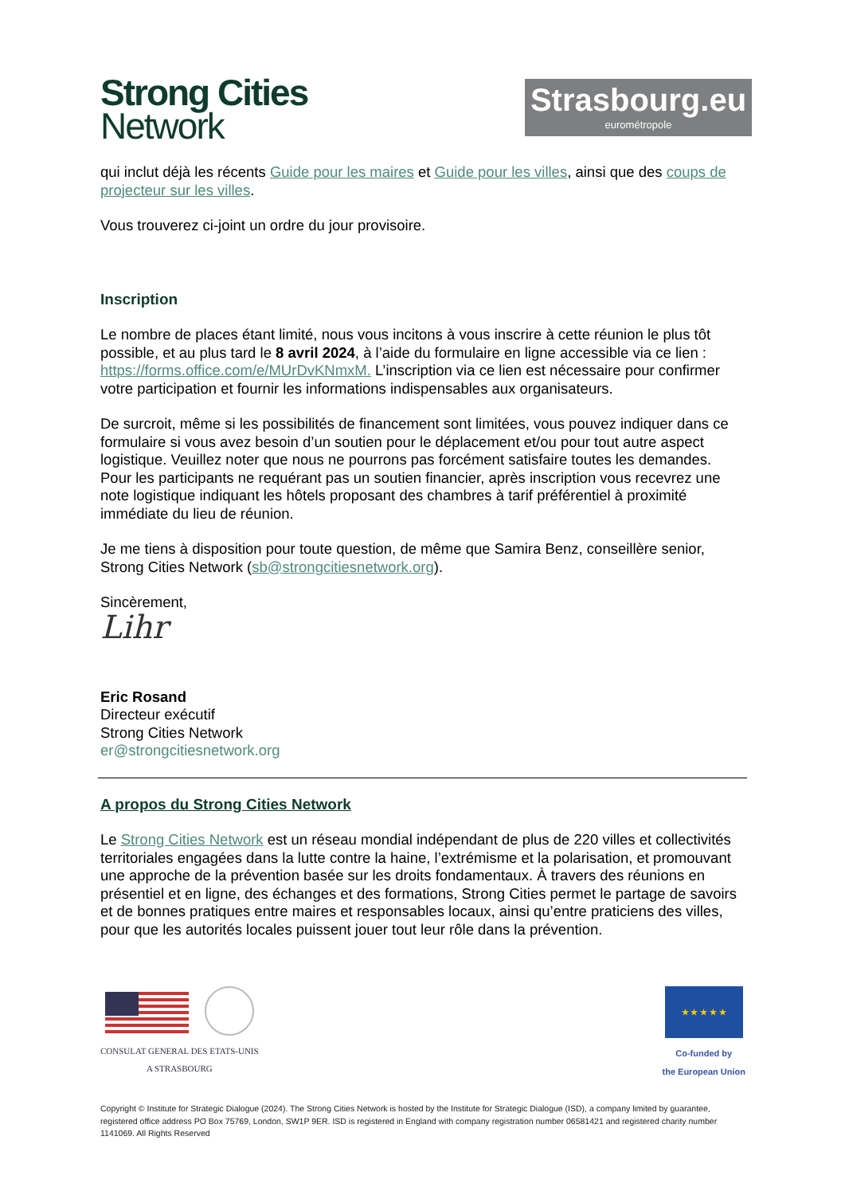Strong Cities
Network
Strasbourg.eu
eurométropole
qui inclut déjà les récents Guide pour les maires et Guide pour les villes, ainsi que des coups de projecteur sur les villes.
Vous trouverez ci-joint un ordre du jour provisoire.
Inscription
Le nombre de places étant limité, nous vous incitons à vous inscrire à cette réunion le plus tôt possible, et au plus tard le 8 avril 2024, à l’aide du formulaire en ligne accessible via ce lien : https://forms.office.com/e/MUrDvKNmxM. L’inscription via ce lien est nécessaire pour confirmer votre participation et fournir les informations indispensables aux organisateurs.
De surcroit, même si les possibilités de financement sont limitées, vous pouvez indiquer dans ce formulaire si vous avez besoin d’un soutien pour le déplacement et/ou pour tout autre aspect logistique. Veuillez noter que nous ne pourrons pas forcément satisfaire toutes les demandes. Pour les participants ne requérant pas un soutien financier, après inscription vous recevrez une note logistique indiquant les hôtels proposant des chambres à tarif préférentiel à proximité immédiate du lieu de réunion.
Je me tiens à disposition pour toute question, de même que Samira Benz, conseillère senior, Strong Cities Network (sb@strongcitiesnetwork.org).
Sincèrement,
Lihr
Eric Rosand
Directeur exécutif
Strong Cities Network
er@strongcitiesnetwork.org
A propos du Strong Cities Network
Le Strong Cities Network est un réseau mondial indépendant de plus de 220 villes et collectivités territoriales engagées dans la lutte contre la haine, l’extrémisme et la polarisation, et promouvant une approche de la prévention basée sur les droits fondamentaux. À travers des réunions en présentiel et en ligne, des échanges et des formations, Strong Cities permet le partage de savoirs et de bonnes pratiques entre maires et responsables locaux, ainsi qu’entre praticiens des villes, pour que les autorités locales puissent jouer tout leur rôle dans la prévention.
CONSULAT GENERAL DES ETATS-UNIS
A STRASBOURG
★ ★ ★ ★ ★
Co-funded by
the European Union
Copyright © Institute for Strategic Dialogue (2024). The Strong Cities Network is hosted by the Institute for Strategic Dialogue (ISD), a company limited by guarantee, registered office address PO Box 75769, London, SW1P 9ER. ISD is registered in England with company registration number 06581421 and registered charity number 1141069. All Rights Reserved